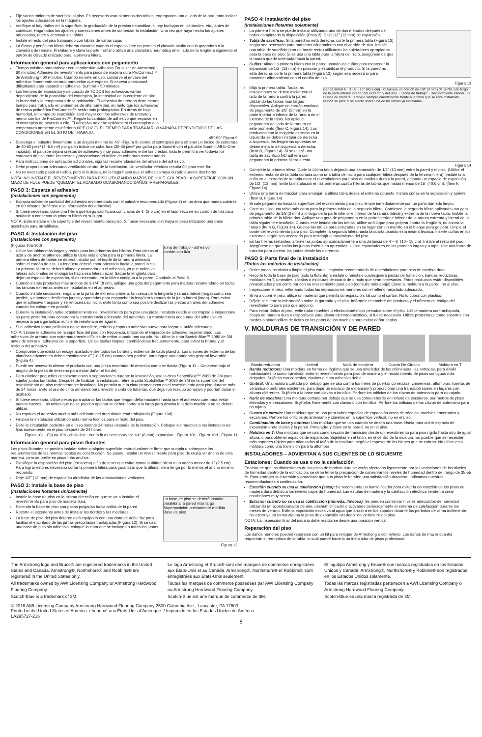Fije varios tablones de sacrificio al piso. Es necesario usar al menos dos tablas, engrapadas una al lado de la otra, para indicar los ajustes adecuados en la máquina.
Verifique si hay daños en la superficie, la graduación de la presión neumática, si hay burbujas en los bordes, etc., antes de continuar. Haga todos los ajustes y correcciones antes de comenzar la instalación. Una vez que haya hecho los ajustes adecuados, retire y destruya las tablas.
Instale el resto del piso trabajando con tablas de varias cajas
La última y penúltima hilera deberán clavarse cuando el espacio libre no permita el clavado oculto con la grapadora o la clavadora de remate. Pretaladre y clave la parte frontal o utilice una clavadora neumática en el lado de la lengüeta siguiendo el patrón de clavado utilizado para la primera hilera.
Información general para aplicaciones con pegamento
Tiempo máximo para trabajar con el adhesivo: Adhesivo Equalizer de Armstrong - 60 minutos; Adhesivo de revestimiento para pisos de madera dura ProConnect™ de Armstrong - 60 minutos. Cuando no esté en uso, conserve el envase del adhesivo firmemente cerrado para evitar que espese. Si espesa ocasionará dificultades para esparcir el adhesivo. Summit – 50 minutos
Los tiempos de exposición y de curado de TODOS los adhesivos varían dependiendo de la porosidad del contrapiso, la intensidad de la corriente de aire, la humedad y la temperatura de la habitación. El adhesivo de uretano tiene menor tiempo para trabajarlo en ambientes de alta humedad, en tanto que los adhesivos de resina polimérica ProConnect™ serán más prolongados. En áreas de baja humedad, el tiempo de exposición será mayor con los adhesivos de uretano y menor con los de ProConnect™. Regule la cantidad de adhesivo que esparce en el contrapiso de acuerdo a ello. El adhesivo no debe aplicarse si el contrapiso o la temperatura ambiente es inferior a 60°F (16°C). EL TIEMPO PARA TRABAJARLO VARIARÁ DEPENDIENDO DE LAS CONDICIONES EN EL SITIO DE TRABAJO.
45°-90° Figura 9
Sostenga el palustre firmemente a un ángulo mínimo de 45° (Figura 9) contra el contrapiso para obtener un índice de cobertura de 40-60 pies² (4- 5.5 m²) por galón índice de cobertura (30-35 pies² por galón para Summit con el palustre Summit All-In-One incluido). El palustre dejará crestas de adhesivo y muy poco adhesivo entre las crestas. Esto le permitirá ver todavía los cordones de tiza entre las crestas y proporcionar el índice de cobertura recomendado.
Para instrucciones de aplicación adicionales, siga las recomendaciones del envase del adhesivo.
Debe proporcionar adecuada ventilación dentro de la habitación. Un ventilador eléctrico resulta útil para este fin.
No es necesario pasar el rodillo, pero si lo desea, no lo haga hasta que el adhesivo haya curado durante dos horas.
NOTA: NO INSTALE EL REVESTIMIENTO PARA PISO UTILIZANDO MAZOS DE HULE. GOLPEAR LA SUPERFICIE CON UN MAZO DE HULE PUEDE "QUEMAR" EL ACABADO OCASIONANDO DAÑOS IRREPARABLES.
PASO 3: Esparza el adhesivo
(Instalaciones con pegamento)
Esparza suficiente cantidad del adhesivo recomendado con el palustre recomendado (Figura 2) en un área que pueda cubrirse en 60 minutos (refiérase a la información del adhesivo).
Si fuese necesario, clave una hilera que luego sacrificará con clavos de 1˝ (2.5 cm) en el lado seco de su cordón de tiza para ayudarle a conservar la primera hilera en su lugar.
NOTA: Evite instalar en la superficie del revestimiento para piso. Si fuese necesario distribuya el peso utilizando una base acolchada para arrodillarse.
PASO 4: Instalación del piso
(Instalaciones con pegamento)
zona de trabajo - adhesivo
cordón con tiza
(Figuras 10a-10d)
Utilice las tablas más largas y rectas para las primeras dos hileras. Para piezas al azar y de anchos alternos, utilice la tabla más ancha para la primera hilera. La primera hilera de tablas se deberá instalar con el borde de la ranura alineada sobre el cordón de tiza. La lengüeta deberá estar orientada hacia la pared inicial. La primera hilera se deberá alinear y acomodar en el adhesivo, ya que todas las hileras adicionales se empujarán hacia esa hilera inicial. Saque la lengüeta para dejar un espacio de expansión, si es necesario, en la hilera contigua a la pared. Continúe al Paso 5.
Cuando instale productos más anchos de 3-1/4˝ (8 cm), aplique una gota del pegamento para madera recomendado en todas las ranuras extremas antes de instalarlas en el adhesivo.
Cuando instale secciones, enganche la junta de extremo primero, tan cerca de la lengüeta y ranura lateral (larga) como sea posible, y entonces deslícelas juntas y apretadas para enganchar la lengüeta y ranura de la junta lateral (larga). Para evitar que el adhesivo traspase y se retroceda su inicio, evite tanto como sea posible deslizar las piezas a través del adhesivo cuando las coloque en posición.
Durante la instalación retire ocasionalmente del revestimiento para piso una pieza instalada desde el contrapiso e inspeccione su parte posterior para comprobar la transferencia adecuada del adhesivo. La transferencia adecuada del adhesivo es necesaria para garantizar suficiente resistencia de agarre.
Si el adhesivo forma película y no se transfiere, retírelo y esparza adhesivo nuevo para lograr la unión adecuada.
NOTA: Limpie el adhesivo de la superficie del piso con frecuencia, utilizando el limpiador de adhesivo recomendado. Los adhesivos de uretano son extremadamente difíciles de retirar cuando han curado. No utilice la cinta Scotch-Blue™ 2080 de 3M antes de retirar el adhesivo de la superficie. Utilice toallas limpias, cambiándolas frecuentemente, para evitar la bruma y el residuo del adhesivo.
Compruebe que exista un encaje ajustado entre todos los bordes y extremos de cada plancha. Las uniones de extremo de las planchas adyacentes deben escalonarse 6˝ (10-15 cm) cuando sea posible, para lograr una apariencia general favorable (Figura 4).
Puede ser necesario alinear el producto con una pieza recortada de desecho como se ilustra (Figura 11 – Conserve bajo el ángulo de la pieza de desecho para evitar dañar el borde).
Para eliminar pequeños desplazamientos o separaciones durante la instalación, use la cinta ScotchBlue™ 2080 de 3M para sujetar juntos las tablas. Después de finalizar la instalación, retire la cinta ScotchBlue™ 2080 de 3M de la superficie del revestimiento de piso recientemente instalado. No permita que la cinta permanezca en el revestimiento para piso durante más de 24 horas. Evite el uso de cinta adhesiva para revestir o cinta de tuberías, que dejan un residuo adhesivo y podrían dañar el acabado.
Si fuese necesario, utilice pesos para aplanar las tablas que tengan deformaciones hasta que el adhesivo cure para evitar puntos huecos. Las tablas que no se puedan aplanar se deben cortar a lo largo para disminuir la deformación o no se deben utilizar.
No esparza el adhesivo mucho más adelante del área donde está trabajando (Figura 10d)
Finalice la instalación utilizando esta misma técnica para el resto del piso.
Evite la circulación pedestre en el piso durante 24 horas después de la instalación. Coloque los muebles o las instalaciones fijas nuevamente en el piso después de 24 horas.
Figura 10a · Figura 10b · chalk line · cut to fit as necessary for 1/4" (6 mm) expansion · Figura 10c · Figura 10d · Figura 11
Información general para pisos flotantes
Los pisos flotantes se pueden instalar sobre cualquier superficie estructuralmente firme que cumpla o sobrepase los requerimientos de las normas locales de construcción. Se puede instalar un revestimiento para piso de cualquier ancho de esta manera, pero se prefieren pisos más anchos.
Planifique la disposición del piso (en ancho) a fin de tener que evitar cortar la última hilera a un ancho menor de 1˝ (2.5 cm). Para lograr esto es necesario cortar la primera hilera para garantizar que la última hilera tenga por lo menos el ancho mínimo requerido.
Deje 1/2˝ (13 mm) de expansión alrededor de las obstrucciones verticales.
PASO 3: Instale la base de piso
(Instalaciones flotantes únicamente)
La base de piso se deberá instalar paralela a la pared más larga
Superposición previamente medida
Base de piso
Instale la base de piso en la misma dirección en que se va a instalar el revestimiento para piso de madera dura.
Extienda la base de piso una pocas pulgadas hacia arriba de la pared.
Recorte el excedente antes de instalar los bordes y las molduras.
La base de piso del piso flotante está equipado con una cinta de doble faz para facilitar el encintado de las juntas precortadas traslapadas (Figura 12). Si se usa una base de piso sin adhesivo, coloque la cinta que se incluye en todas las juntas.
Figura 12
PASO 4: Instalación del piso
(Instalaciones flotantes solamente)
La primera hilera se puede instalar utilizando uno de dos métodos después de haber completado la disposición (Paso 2). Deje 1/2˝ (13 mm) de expansión.
Tabla de sacrificio: Si la pared no está derecha, corte la primera tabla (Figura 13) según sea necesario para mantener alineamiento con el cordón de tiza. Instale una tabla de sacrificio (con un borde recto) utilizando los sujetadores apropiados para la base de piso. Si se usa una tabla para la hilera de inicio, asegúrese de que la ranura quede orientada hacia la pared.
Cuñas: Alinee la primera hilera con la pared usando las cuñas para mantener la expansión de 1/2˝ (13 mm) en posición y estabilizar el producto. Si la pared no está derecha, corte la primera tabla (Figura 13) según sea necesario para mantener alineamiento con el cordón de tiza.
Figura 13
Banda inicial A · D · E · 16" (40.6 cm) · C Aplique un cordón de 1/8" (3 mm) de S-761 a lo largo de la parte inferior interior del extremo y del lado. · "Zona de trabajo" · Recubrimiento inferior · B Cuñas de madera · Trabaje siempre directamente frente a la tabla que se está instalando. Nunca se pare ni se siente sobre una de las tablas ya instaladas.
Elija la primera tabla. Todas las instalaciones se deben iniciar con el lado de la ranura contra la pared utilizando las tablas más largas disponibles. Aplique un cordón continuo de pegamento de 1/8˝ (3 mm) en la parte interior e inferior de la ranura en el extremo de la tabla. No aplique pegamento del lado de la ranura en este momento (Ítem C, Figura 14). Los productos con la lengüeta extrema en la izquierda se deben instalar de derecha a izquierda, las lengüetas opuestas se deben instalar de izquierda a derecha. (Ítem D, Figura 14). Si se utilizó una tabla de sacrificio NO adhiera con pegamento la primera hilera a esta.
Figura 14
Complete la primera hilera. Corte la última tabla dejando una separación de 1/2˝ (13 mm) entre la pared y el piso. (Utilice el extremo restante de la tabla cortada como una tabla de inicio para cualquier hilera después de la tercera hilera). Instale una cuña en el extremo de la tabla entre el revestimiento para piso de madera dura y la pared, dejando un espacio de expansión de 1/2˝ (13 mm). Evite la instalación en las primeras cuatro hileras de tablas que midan menos de 16˝ (40.6 cm). (Ítem F, Figura 14).
Utilice una barra de tracción para empujar la última tabla desde el extremo opuesto. Instale cuñas en la separación y apriete (Ítem B, Figura 14).
Si sale pegamento hacia la superficie del revestimiento para piso, limpie inmediatamente con un paño húmedo limpio.
Corte o utilice una tabla más corta para la primera tabla de la segunda hilera. Comience la segunda hilera aplicando una gota de pegamento de 1/8 (3 mm) a lo largo de la parte interior e inferior de la ranura lateral y extrema de la nueva tabla. Instale la primera tabla de la hilera dos. Aplique una gota de pegamento en la parte interior e inferior de la ranura extrema y lateral de la tabla siguiente e instálela. Cuando esté instalando las tablas, utilice un bloque para golpear contra la lengüeta, no contra la ranura (Ítem G, Figura 14). Golpee las tablas para colocarlas en su lugar con un martillo en el bloque para golpear. Limpie el borde del revestimiento para piso. Complete la segunda hilera hasta la cuarta usando esta misma técnica. Inserte cuñas en los extremos según sea necesario para restringir el movimiento del piso.
En las hileras restantes, alterne las juntas aproximadamente a una distancia de 4˝– 6˝ (10– 15 cm). Instale el resto del piso. Asegúrese de que todas las juntas estén bien apretadas. Utilice espaciadores en las paredes largas y a tope. Use una barra de tracción para apretar las juntas desde los extremos.
PASO 5: Parte final de la instalación
(Todos los métodos de instalación)
Retire todas las cintas y limpie el piso con el limpiador recomendado de revestimiento para piso de madera dura.
Recorte toda la base de piso (solo la flotante) e instale o reinstale cualesquiera piezas de transición, bandas reductoras, molduras en T, umbrales, zócalos o molduras de cuarto de círculo que sean necesarias. Estos productos están disponibles preacabados para combinar con su revestimiento para piso (consulte más abajo) Clave la moldura a la pared, no al piso.
Inspeccione el piso, rellenando todas las separaciones menores con el relleno mezclado adecuado.
Si va a cubrir el piso, utilice un material que permita la respiración, tal como el cartón. No lo cubra con plástico.
Déjele al cliente la información sobre la garantía y el piso. Infórmele el nombre del producto y el número de código del revestimiento para piso que adquirió.
Para evitar daños al piso, evite rodar muebles o electrodomésticos pesados sobre el piso. Utilice madera contrachapada, chapa de madera dura o dispositivos para elevar electrodomésticos, si fuese necesario. Utilice protectores como soportes con ruedas o almohadillas de fieltro en las patas de los muebles para evitar dañar el piso.
V. MOLDURAS DE TRANSICIÓN Y DE PARED
Banda reductora Umbral Nariz de escalera Cuarto De Circulo Moldura en T
Banda reductora: Una moldura en forma de lágrima que se usa alrededor de las chimeneas, las entradas, para dividir habitaciones, o como transición entre el revestimiento para piso de madera y el recubrimiento de pisos contiguos más delgados. Sujétela con adhesivo, clavitos o cinta adhesiva doble.
Umbral: Una moldura cortada por debajo que se usa contra los rieles de puertas corredizas, chimeneas, alfombras, losetas de cerámica o umbrales existentes, para dejar un espacio de expansión y proporcionar una transición suave en lugares con alturas diferentes. Sujétela a la base con clavos o tornillos. Perfore los orificios de los clavos de antemano para no rajarlo.
Nariz de escalera: Una moldura cortada por debajo que se usa como reborde en rellano de escaleras, perímetros de pisos elevados y en escalones. Sujételos firmemente con clavos o con tornillos. Perfore los orificios de los clavos de antemano para no rajarlo.
Cuarto de círculo: Una moldura que se usa para cubrir espacios de expansión cerca de zócalos, muebles encerrados y escalones. Perfore los orificios de antemano y clávelos en la superficie vertical, no en el piso.
Combinación de base y contera: Una moldura que se usa cuando se desea una base. Úsela para cubrir espacio de expansión entre el piso y la pared. Pretaladre y clave en la pared, no en el piso.
Moldura en T: Una moldura que se usa como sección de transición desde un revestimiento para piso rígido hasta otro de igual altura, o para obtener espacios de expansión. Sujételas en el talón, en el centro de la moldura. Es posible que se necesiten más soportes rígidos para afianzarlos al talón de la moldura, según el espesor de los bienes que se cubran. No utilice esta moldura como una transición para la alfombra.
INSTALADORES – ADVIERTAN A SUS CLIENTES DE LO SIGUIENTE
Estaciones: Cuando se usa o no la calefacción
En vista de que las dimensiones de los pisos de madera dura se verán afectadas ligeramente por las variaciones de los niveles de humedad dentro de la edificación, se debe tener la precaución de conservar los niveles de humedad dentro del rango de 35-55 %. Para proteger su inversión y garantizar que sus pisos le brinden una satisfacción duradera, indicamos nuestras recomendaciones a continuación.
Estación cuando se usa la calefacción (seca): Se recomienda un humidificador para evitar la contracción de los pisos de madera dura debido a los niveles bajos de humedad. Las estufas de madera y la calefacción eléctrica tienden a crear condiciones muy secas.
Estación cuando no se usa la calefacción (húmeda, lluviosa): Se pueden conservar niveles adecuados de humedad utilizando un acondicionador de aire, deshumidificador o activando periódicamente el sistema de calefacción durante los meses de verano. Evite la exposición excesiva al agua que arrastra en los zapatos durante los períodos de clima inclemente. No obstruya en forma alguna la junta de expansión alrededor del perímetro del piso.
NOTA: La inspección final del usuario debe realizarse desde una posición vertical.
Reparación del piso
Los daños menores pueden repararse con un kit para retoque de Armstrong o con relleno. Los daños de mayor cuantía requerirán el reemplazo de la tabla, lo cual puede hacerlo un instalador de pisos profesional.
The Armstrong logo and Bruce® are registered trademarks in the United States and Canada. Armstrong®, Northshore® and Robbins® are registered in the United States only.
All trademarks owned by AWI Licensing Company or Armstrong Hardwood Flooring Company.
Scotch-Blue is a trademark of 3M.
Le logo Armstrong et Bruce® sont des marques de commerce enregistrées aux Etats-Unis et au Canada. Armstrong®, Northshore® et Robbins® sont enregistrées aux Etats-Unis seulement.
Toutes les marques de commerce possédées par AWI Licensing Company ou Armstrong Hardwood Flooring Company.
Scotch-Blue est une marque de commerce de 3M.
El logotipo Armstrong y Bruce® son marcas registradas en los Estados Unidos y Canadá. Armstrong®, Northshore® y Robbins® son registrados en los Estados Unidos solamente.
Todas las marcas registradas pertenecen a AWI Licensing Company o Armstrong Hardwood Flooring Company.
Scotch-Blue es una marca registrada de 3M.
© 2016 AWI Licensing Company Armstrong Hardwood Flooring Company 2500 Columbia Ave., Lancaster, PA 17603
Printed in the United States of America. / Imprimé aux États-Unis d'Amérique. / Imprimido en los Estados Unidos de América.
LA295727-216
8